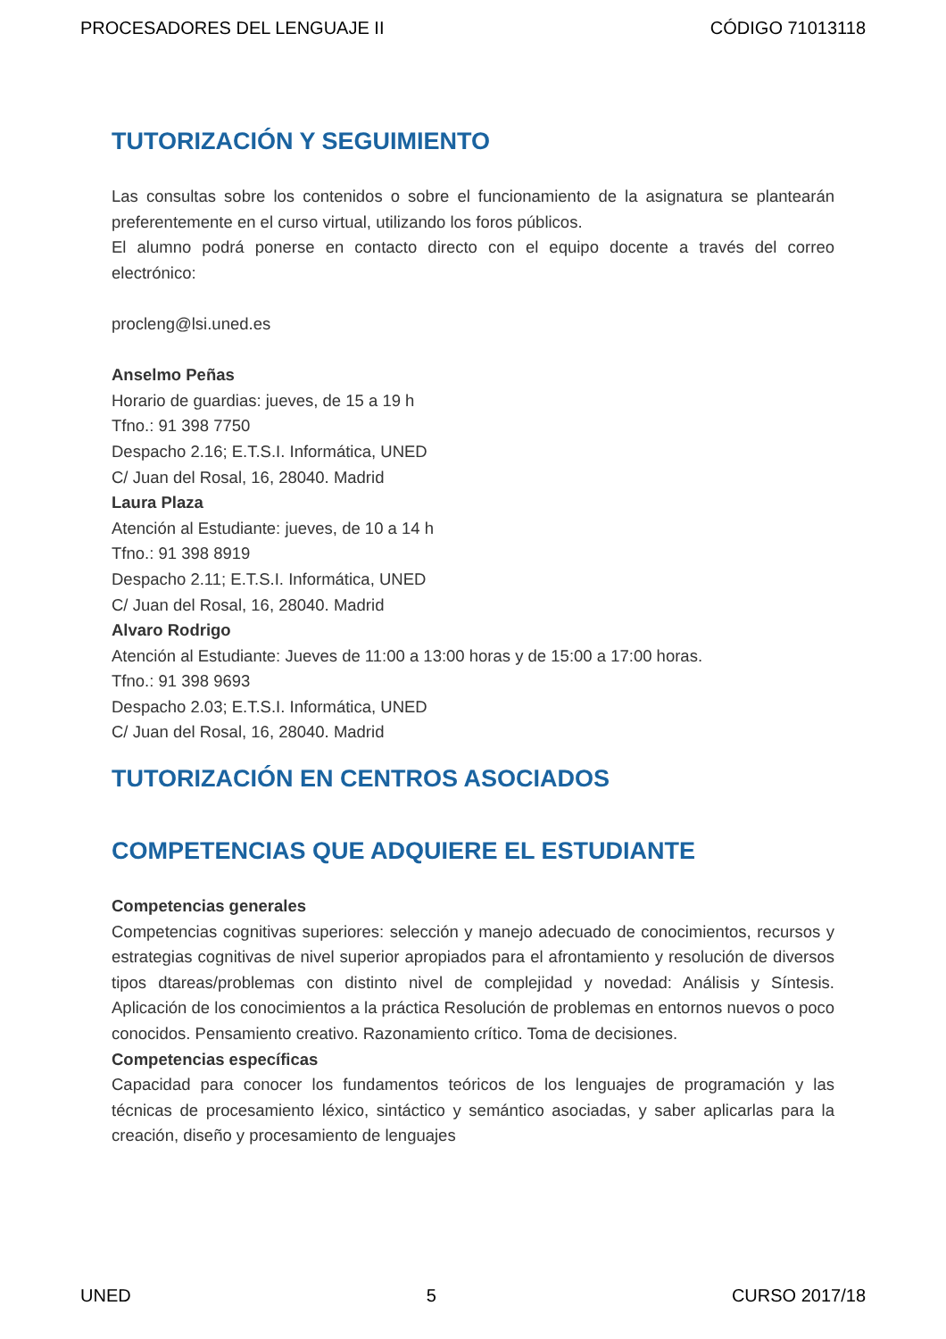PROCESADORES DEL LENGUAJE II CÓDIGO 71013118
TUTORIZACIÓN Y SEGUIMIENTO
Las consultas sobre los contenidos o sobre el funcionamiento de la asignatura se plantearán preferentemente en el curso virtual, utilizando los foros públicos.
El alumno podrá ponerse en contacto directo con el equipo docente a través del correo electrónico:
procleng@lsi.uned.es
Anselmo Peñas
Horario de guardias: jueves, de 15 a 19 h
Tfno.: 91 398 7750
Despacho 2.16; E.T.S.I. Informática, UNED
C/ Juan del Rosal, 16, 28040. Madrid
Laura Plaza
Atención al Estudiante: jueves, de 10 a 14 h
Tfno.: 91 398 8919
Despacho 2.11; E.T.S.I. Informática, UNED
C/ Juan del Rosal, 16, 28040. Madrid
Alvaro Rodrigo
Atención al Estudiante: Jueves de 11:00 a 13:00 horas y de 15:00 a 17:00 horas.
Tfno.: 91 398 9693
Despacho 2.03; E.T.S.I. Informática, UNED
C/ Juan del Rosal, 16, 28040. Madrid
TUTORIZACIÓN EN CENTROS ASOCIADOS
COMPETENCIAS QUE ADQUIERE EL ESTUDIANTE
Competencias generales
Competencias cognitivas superiores: selección y manejo adecuado de conocimientos, recursos y estrategias cognitivas de nivel superior apropiados para el afrontamiento y resolución de diversos tipos dtareas/problemas con distinto nivel de complejidad y novedad: Análisis y Síntesis. Aplicación de los conocimientos a la práctica Resolución de problemas en entornos nuevos o poco conocidos. Pensamiento creativo. Razonamiento crítico. Toma de decisiones.
Competencias específicas
Capacidad para conocer los fundamentos teóricos de los lenguajes de programación y las técnicas de procesamiento léxico, sintáctico y semántico asociadas, y saber aplicarlas para la creación, diseño y procesamiento de lenguajes
UNED 5 CURSO 2017/18